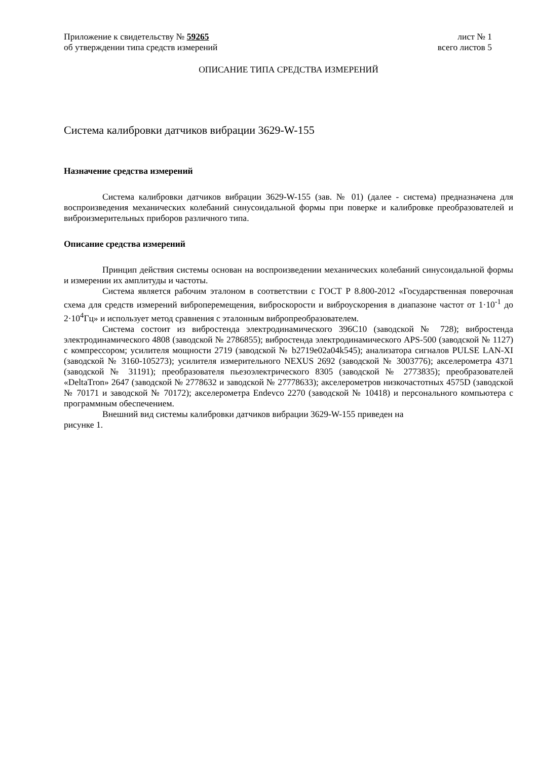Приложение к свидетельству № 59265 лист № 1
об утверждении типа средств измерений всего листов 5
ОПИСАНИЕ ТИПА СРЕДСТВА ИЗМЕРЕНИЙ
Система калибровки датчиков вибрации 3629-W-155
Назначение средства измерений
Система калибровки датчиков вибрации 3629-W-155 (зав. № 01) (далее - система) предназначена для воспроизведения механических колебаний синусоидальной формы при поверке и калибровке преобразователей и виброизмерительных приборов различного типа.
Описание средства измерений
Принцип действия системы основан на воспроизведении механических колебаний синусоидальной формы и измерении их амплитуды и частоты.
Система является рабочим эталоном в соответствии с ГОСТ Р 8.800-2012 «Государственная поверочная схема для средств измерений виброперемещения, виброскорости и виброускорения в диапазоне частот от 1·10<sup>-1</sup> до 2·10<sup>4</sup>Гц» и использует метод сравнения с эталонным вибропреобразователем.
Система состоит из вибростенда электродинамического 396С10 (заводской № 728); вибростенда электродинамического 4808 (заводской № 2786855); вибростенда электродинамического APS-500 (заводской № 1127) с компрессором; усилителя мощности 2719 (заводской № b2719e02a04k545); анализатора сигналов PULSE LAN-XI (заводской № 3160-105273); усилителя измерительного NEXUS 2692 (заводской № 3003776); акселерометра 4371 (заводской № 31191); преобразователя пьезоэлектрического 8305 (заводской № 2773835); преобразователей «DeltaTron» 2647 (заводской № 2778632 и заводской № 27778633); акселерометров низкочастотных 4575D (заводской № 70171 и заводской № 70172); акселерометра Endevco 2270 (заводской № 10418) и персонального компьютера с программным обеспечением.
Внешний вид системы калибровки датчиков вибрации 3629-W-155 приведен на
рисунке 1.